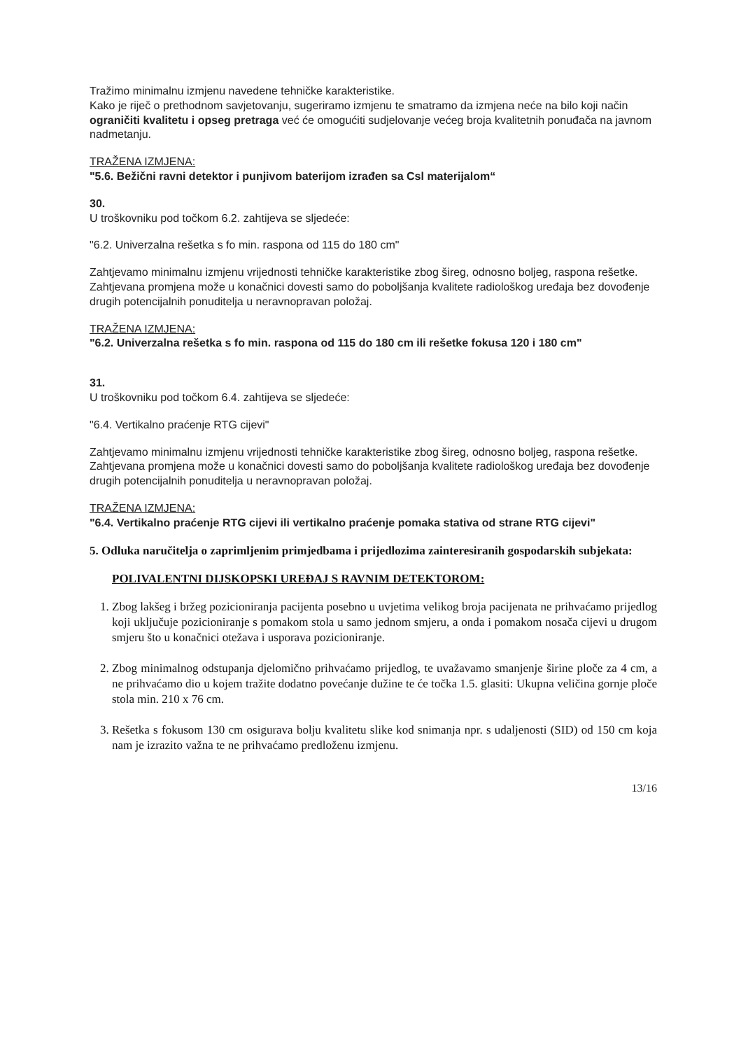Tražimo minimalnu izmjenu navedene tehničke karakteristike.
Kako je riječ o prethodnom savjetovanju, sugeriramo izmjenu te smatramo da izmjena neće na bilo koji način ograničiti kvalitetu i opseg pretraga već će omogućiti sudjelovanje većeg broja kvalitetnih ponuđača na javnom nadmetanju.
TRAŽENA IZMJENA:
"5.6. Bežični ravni detektor i punjivom baterijom izrađen sa Csl materijalom“
30.
U troškovniku pod točkom 6.2. zahtijeva se sljedeće:
"6.2. Univerzalna rešetka s fo min. raspona od 115 do 180 cm"
Zahtjevamo minimalnu izmjenu vrijednosti tehničke karakteristike zbog šireg, odnosno boljeg, raspona rešetke. Zahtjevana promjena može u konačnici dovesti samo do poboljšanja kvalitete radiološkog uređaja bez dovođenje drugih potencijalnih ponuditelja u neravnopravan položaj.
TRAŽENA IZMJENA:
"6.2. Univerzalna rešetka s fo min. raspona od 115 do 180 cm ili rešetke fokusa 120 i 180 cm"
31.
U troškovniku pod točkom 6.4. zahtijeva se sljedeće:
"6.4. Vertikalno praćenje RTG cijevi"
Zahtjevamo minimalnu izmjenu vrijednosti tehničke karakteristike zbog šireg, odnosno boljeg, raspona rešetke. Zahtjevana promjena može u konačnici dovesti samo do poboljšanja kvalitete radiološkog uređaja bez dovođenje drugih potencijalnih ponuditelja u neravnopravan položaj.
TRAŽENA IZMJENA:
"6.4. Vertikalno praćenje RTG cijevi ili vertikalno praćenje pomaka stativa od strane RTG cijevi"
5. Odluka naručitelja o zaprimljenim primjedbama i prijedlozima zainteresiranih gospodarskih subjekata:
POLIVALENTNI DIJSKOPSKI UREĐAJ S RAVNIM DETEKTOROM:
1. Zbog lakšeg i bržeg pozicioniranja pacijenta posebno u uvjetima velikog broja pacijenata ne prihvaćamo prijedlog koji uključuje pozicioniranje s pomakom stola u samo jednom smjeru, a onda i pomakom nosača cijevi u drugom smjeru što u konačnici otežava i usporava pozicioniranje.
2. Zbog minimalnog odstupanja djelomično prihvaćamo prijedlog, te uvažavamo smanjenje širine ploče za 4 cm, a ne prihvaćamo dio u kojem tražite dodatno povećanje dužine te će točka 1.5. glasiti: Ukupna veličina gornje ploče stola min. 210 x 76 cm.
3. Rešetka s fokusom 130 cm osigurava bolju kvalitetu slike kod snimanja npr. s udaljenosti (SID) od 150 cm koja nam je izrazito važna te ne prihvaćamo predloženu izmjenu.
13/16